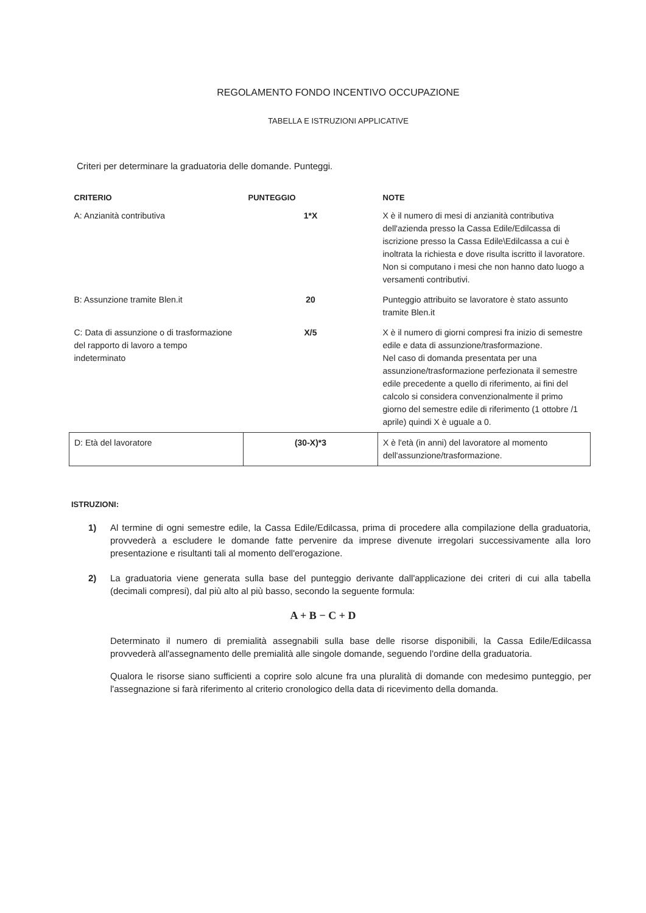REGOLAMENTO FONDO INCENTIVO OCCUPAZIONE
TABELLA E ISTRUZIONI APPLICATIVE
Criteri per determinare la graduatoria delle domande. Punteggi.
| CRITERIO | PUNTEGGIO | NOTE |
| --- | --- | --- |
| A: Anzianità contributiva | 1*X | X è il numero di mesi di anzianità contributiva dell'azienda presso la Cassa Edile/Edilcassa di iscrizione presso la Cassa Edile\Edilcassa a cui è inoltrata la richiesta e dove risulta iscritto il lavoratore. Non si computano i mesi che non hanno dato luogo a versamenti contributivi. |
| B: Assunzione tramite Blen.it | 20 | Punteggio attribuito se lavoratore è stato assunto tramite Blen.it |
| C: Data di assunzione o di trasformazione del rapporto di lavoro a tempo indeterminato | X/5 | X è il numero di giorni compresi fra inizio di semestre edile e data di assunzione/trasformazione. Nel caso di domanda presentata per una assunzione/trasformazione perfezionata il semestre edile precedente a quello di riferimento, ai fini del calcolo si considera convenzionalmente il primo giorno del semestre edile di riferimento (1 ottobre /1 aprile) quindi X è uguale a 0. |
| D: Età del lavoratore | (30-X)*3 | X è l'età (in anni) del lavoratore al momento dell'assunzione/trasformazione. |
ISTRUZIONI:
1) Al termine di ogni semestre edile, la Cassa Edile/Edilcassa, prima di procedere alla compilazione della graduatoria, provvederà a escludere le domande fatte pervenire da imprese divenute irregolari successivamente alla loro presentazione e risultanti tali al momento dell'erogazione.
2) La graduatoria viene generata sulla base del punteggio derivante dall'applicazione dei criteri di cui alla tabella (decimali compresi), dal più alto al più basso, secondo la seguente formula:
A + B − C + D
Determinato il numero di premialità assegnabili sulla base delle risorse disponibili, la Cassa Edile/Edilcassa provvederà all'assegnamento delle premialità alle singole domande, seguendo l'ordine della graduatoria.
Qualora le risorse siano sufficienti a coprire solo alcune fra una pluralità di domande con medesimo punteggio, per l'assegnazione si farà riferimento al criterio cronologico della data di ricevimento della domanda.